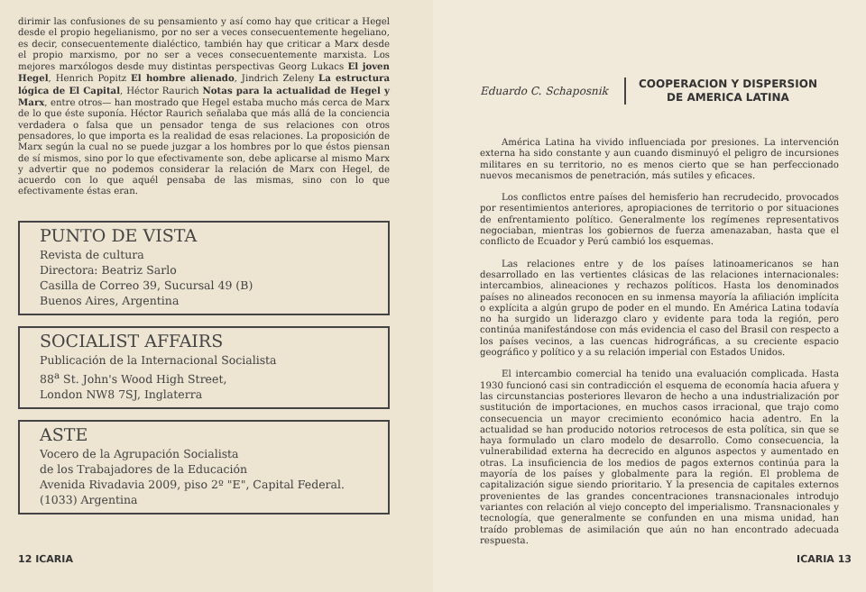dirimir las confusiones de su pensamiento y así como hay que criticar a Hegel desde el propio hegelianismo, por no ser a veces consecuentemente hegeliano, es decir, consecuentemente dialéctico, también hay que criticar a Marx desde el propio marxismo, por no ser a veces consecuentemente marxista. Los mejores marxólogos desde muy distintas perspectivas Georg Lukacs El joven Hegel, Henrich Popitz El hombre alienado, Jindrich Zeleny La estructura lógica de El Capital, Héctor Raurich Notas para la actualidad de Hegel y Marx, entre otros— han mostrado que Hegel estaba mucho más cerca de Marx de lo que éste suponía. Héctor Raurich señalaba que más allá de la conciencia verdadera o falsa que un pensador tenga de sus relaciones con otros pensadores, lo que importa es la realidad de esas relaciones. La proposición de Marx según la cual no se puede juzgar a los hombres por lo que éstos piensan de sí mismos, sino por lo que efectivamente son, debe aplicarse al mismo Marx y advertir que no podemos considerar la relación de Marx con Hegel, de acuerdo con lo que aquél pensaba de las mismas, sino con lo que efectivamente éstas eran.
PUNTO DE VISTA
Revista de cultura
Directora: Beatriz Sarlo
Casilla de Correo 39, Sucursal 49 (B)
Buenos Aires, Argentina
SOCIALIST AFFAIRS
Publicación de la Internacional Socialista
88<sup>a</sup> St. John's Wood High Street,
London NW8 7SJ, Inglaterra
ASTE
Vocero de la Agrupación Socialista
de los Trabajadores de la Educación
Avenida Rivadavia 2009, piso 2º "E", Capital Federal.
(1033) Argentina
12 ICARIA
Eduardo C. Schaposnik
COOPERACION Y DISPERSION
DE AMERICA LATINA
América Latina ha vivido influenciada por presiones. La intervención externa ha sido constante y aun cuando disminuyó el peligro de incursiones militares en su territorio, no es menos cierto que se han perfeccionado nuevos mecanismos de penetración, más sutiles y eficaces.
Los conflictos entre países del hemisferio han recrudecido, provocados por resentimientos anteriores, apropiaciones de territorio o por situaciones de enfrentamiento político. Generalmente los regímenes representativos negociaban, mientras los gobiernos de fuerza amenazaban, hasta que el conflicto de Ecuador y Perú cambió los esquemas.
Las relaciones entre y de los países latinoamericanos se han desarrollado en las vertientes clásicas de las relaciones internacionales: intercambios, alineaciones y rechazos políticos. Hasta los denominados países no alineados reconocen en su inmensa mayoría la afiliación implícita o explícita a algún grupo de poder en el mundo. En América Latina todavía no ha surgido un liderazgo claro y evidente para toda la región, pero continúa manifestándose con más evidencia el caso del Brasil con respecto a los países vecinos, a las cuencas hidrográficas, a su creciente espacio geográfico y político y a su relación imperial con Estados Unidos.
El intercambio comercial ha tenido una evaluación complicada. Hasta 1930 funcionó casi sin contradicción el esquema de economía hacia afuera y las circunstancias posteriores llevaron de hecho a una industrialización por sustitución de importaciones, en muchos casos irracional, que trajo como consecuencia un mayor crecimiento económico hacia adentro. En la actualidad se han producido notorios retrocesos de esta política, sin que se haya formulado un claro modelo de desarrollo. Como consecuencia, la vulnerabilidad externa ha decrecido en algunos aspectos y aumentado en otras. La insuficiencia de los medios de pagos externos continúa para la mayoría de los países y globalmente para la región. El problema de capitalización sigue siendo prioritario. Y la presencia de capitales externos provenientes de las grandes concentraciones transnacionales introdujo variantes con relación al viejo concepto del imperialismo. Transnacionales y tecnología, que generalmente se confunden en una misma unidad, han traído problemas de asimilación que aún no han encontrado adecuada respuesta.
ICARIA 13